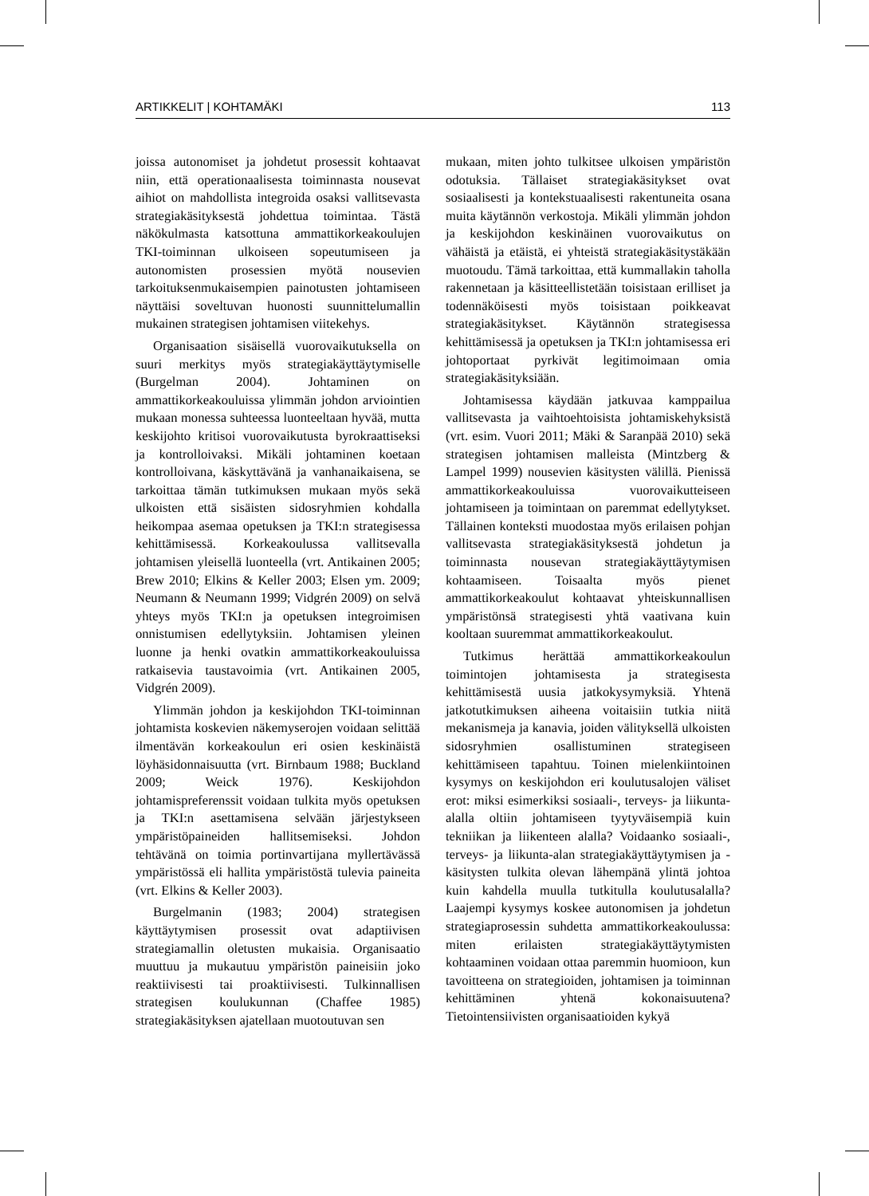ARTIKKELIT | KOHTAMÄKI 113
joissa autonomiset ja johdetut prosessit kohtaavat niin, että operationaalisesta toiminnasta nousevat aihiot on mahdollista integroida osaksi vallitsevasta strategiakäsityksestä johdettua toimintaa. Tästä näkökulmasta katsottuna ammattikorkeakoulujen TKI-toiminnan ulkoiseen sopeutumiseen ja autonomisten prosessien myötä nousevien tarkoituksenmukaisempien painotusten johtamiseen näyttäisi soveltuvan huonosti suunnittelumallin mukainen strategisen johtamisen viitekehys.
Organisaation sisäisellä vuorovaikutuksella on suuri merkitys myös strategiakäyttäytymiselle (Burgelman 2004). Johtaminen on ammattikorkeakouluissa ylimmän johdon arviointien mukaan monessa suhteessa luonteeltaan hyvää, mutta keskijohto kritisoi vuorovaikutusta byrokraattiseksi ja kontrolloivaksi. Mikäli johtaminen koetaan kontrolloivana, käskyttävänä ja vanhanaikaisena, se tarkoittaa tämän tutkimuksen mukaan myös sekä ulkoisten että sisäisten sidosryhmien kohdalla heikompaa asemaa opetuksen ja TKI:n strategisessa kehittämisessä. Korkeakoulussa vallitsevalla johtamisen yleisellä luonteella (vrt. Antikainen 2005; Brew 2010; Elkins & Keller 2003; Elsen ym. 2009; Neumann & Neumann 1999; Vidgrén 2009) on selvä yhteys myös TKI:n ja opetuksen integroimisen onnistumisen edellytyksiin. Johtamisen yleinen luonne ja henki ovatkin ammattikorkeakouluissa ratkaisevia taustavoimia (vrt. Antikainen 2005, Vidgrén 2009).
Ylimmän johdon ja keskijohdon TKI-toiminnan johtamista koskevien näkemyserojen voidaan selittää ilmentävän korkeakoulun eri osien keskinäistä löyhäsidonnaisuutta (vrt. Birnbaum 1988; Buckland 2009; Weick 1976). Keskijohdon johtamispreferenssit voidaan tulkita myös opetuksen ja TKI:n asettamisena selvään järjestykseen ympäristöpaineiden hallitsemiseksi. Johdon tehtävänä on toimia portinvartijana myllertävässä ympäristössä eli hallita ympäristöstä tulevia paineita (vrt. Elkins & Keller 2003).
Burgelmanin (1983; 2004) strategisen käyttäytymisen prosessit ovat adaptiivisen strategiamallin oletusten mukaisia. Organisaatio muuttuu ja mukautuu ympäristön paineisiin joko reaktiivisesti tai proaktiivisesti. Tulkinnallisen strategisen koulukunnan (Chaffee 1985) strategiakäsityksen ajatellaan muotoutuvan sen
mukaan, miten johto tulkitsee ulkoisen ympäristön odotuksia. Tällaiset strategiakäsitykset ovat sosiaalisesti ja kontekstuaalisesti rakentuneita osana muita käytännön verkostoja. Mikäli ylimmän johdon ja keskijohdon keskinäinen vuorovaikutus on vähäistä ja etäistä, ei yhteistä strategiakäsitystäkään muotoudu. Tämä tarkoittaa, että kummallakin taholla rakennetaan ja käsitteellistetään toisistaan erilliset ja todennäköisesti myös toisistaan poikkeavat strategiakäsitykset. Käytännön strategisessa kehittämisessä ja opetuksen ja TKI:n johtamisessa eri johtoportaat pyrkivät legitimoimaan omia strategiakäsityksiään.
Johtamisessa käydään jatkuvaa kamppailua vallitsevasta ja vaihtoehtoisista johtamiskehyksistä (vrt. esim. Vuori 2011; Mäki & Saranpää 2010) sekä strategisen johtamisen malleista (Mintzberg & Lampel 1999) nousevien käsitysten välillä. Pienissä ammattikorkeakouluissa vuorovaikutteiseen johtamiseen ja toimintaan on paremmat edellytykset. Tällainen konteksti muodostaa myös erilaisen pohjan vallitsevasta strategiakäsityksestä johdetun ja toiminnasta nousevan strategiakäyttäytymisen kohtaamiseen. Toisaalta myös pienet ammattikorkeakoulut kohtaavat yhteiskunnallisen ympäristönsä strategisesti yhtä vaativana kuin kooltaan suuremmat ammattikorkeakoulut.
Tutkimus herättää ammattikorkeakoulun toimintojen johtamisesta ja strategisesta kehittämisestä uusia jatkokysymyksiä. Yhtenä jatkotutkimuksen aiheena voitaisiin tutkia niitä mekanismeja ja kanavia, joiden välityksellä ulkoisten sidosryhmien osallistuminen strategiseen kehittämiseen tapahtuu. Toinen mielenkiintoinen kysymys on keskijohdon eri koulutusalojen väliset erot: miksi esimerkiksi sosiaali-, terveys- ja liikunta-alalla oltiin johtamiseen tyytyväisempiä kuin tekniikan ja liikenteen alalla? Voidaanko sosiaali-, terveys- ja liikunta-alan strategiakäyttäytymisen ja -käsitysten tulkita olevan lähempänä ylintä johtoa kuin kahdella muulla tutkitulla koulutusalalla? Laajempi kysymys koskee autonomisen ja johdetun strategiaprosessin suhdetta ammattikorkeakoulussa: miten erilaisten strategiakäyttäytymisten kohtaaminen voidaan ottaa paremmin huomioon, kun tavoitteena on strategioiden, johtamisen ja toiminnan kehittäminen yhtenä kokonaisuutena? Tietointensiivisten organisaatioiden kykyä